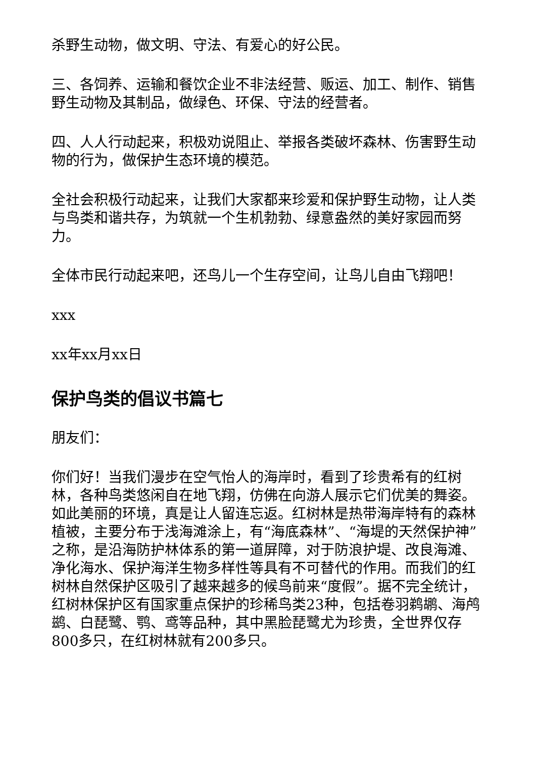杀野生动物，做文明、守法、有爱心的好公民。
三、各饲养、运输和餐饮企业不非法经营、贩运、加工、制作、销售野生动物及其制品，做绿色、环保、守法的经营者。
四、人人行动起来，积极劝说阻止、举报各类破坏森林、伤害野生动物的行为，做保护生态环境的模范。
全社会积极行动起来，让我们大家都来珍爱和保护野生动物，让人类与鸟类和谐共存，为筑就一个生机勃勃、绿意盎然的美好家园而努力。
全体市民行动起来吧，还鸟儿一个生存空间，让鸟儿自由飞翔吧！
xxx
xx年xx月xx日
保护鸟类的倡议书篇七
朋友们：
你们好！当我们漫步在空气怡人的海岸时，看到了珍贵希有的红树林，各种鸟类悠闲自在地飞翔，仿佛在向游人展示它们优美的舞姿。如此美丽的环境，真是让人留连忘返。红树林是热带海岸特有的森林植被，主要分布于浅海滩涂上，有“海底森林”、“海堤的天然保护神”之称，是沿海防护林体系的第一道屏障，对于防浪护堤、改良海滩、净化海水、保护海洋生物多样性等具有不可替代的作用。而我们的红树林自然保护区吸引了越来越多的候鸟前来“度假”。据不完全统计，红树林保护区有国家重点保护的珍稀鸟类23种，包括卷羽鹈鹕、海鸬鹚、白琵鹭、鹗、鸢等品种，其中黑脸琵鹭尤为珍贵，全世界仅存800多只，在红树林就有200多只。